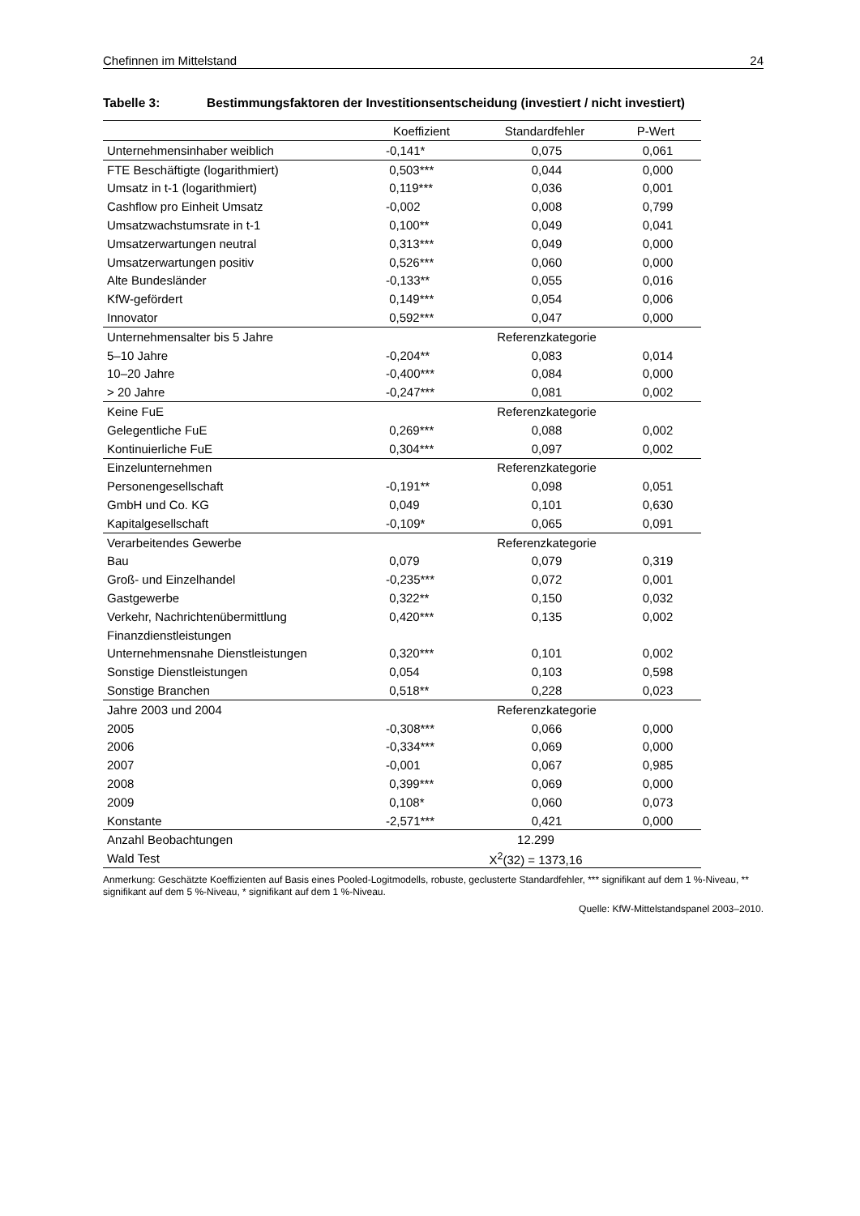Chefinnen im Mittelstand 24
Tabelle 3: Bestimmungsfaktoren der Investitionsentscheidung (investiert / nicht investiert)
| | Koeffizient | Standardfehler | P-Wert |
| --- | --- | --- | --- |
| Unternehmensinhaber weiblich | -0,141* | 0,075 | 0,061 |
| FTE Beschäftigte (logarithmiert) | 0,503*** | 0,044 | 0,000 |
| Umsatz in t-1 (logarithmiert) | 0,119*** | 0,036 | 0,001 |
| Cashflow pro Einheit Umsatz | -0,002 | 0,008 | 0,799 |
| Umsatzwachstumsrate in t-1 | 0,100** | 0,049 | 0,041 |
| Umsatzerwartungen neutral | 0,313*** | 0,049 | 0,000 |
| Umsatzerwartungen positiv | 0,526*** | 0,060 | 0,000 |
| Alte Bundesländer | -0,133** | 0,055 | 0,016 |
| KfW-gefördert | 0,149*** | 0,054 | 0,006 |
| Innovator | 0,592*** | 0,047 | 0,000 |
| Unternehmensalter bis 5 Jahre | | Referenzkategorie | |
| 5–10 Jahre | -0,204** | 0,083 | 0,014 |
| 10–20 Jahre | -0,400*** | 0,084 | 0,000 |
| > 20 Jahre | -0,247*** | 0,081 | 0,002 |
| Keine FuE | | Referenzkategorie | |
| Gelegentliche FuE | 0,269*** | 0,088 | 0,002 |
| Kontinuierliche FuE | 0,304*** | 0,097 | 0,002 |
| Einzelunternehmen | | Referenzkategorie | |
| Personengesellschaft | -0,191** | 0,098 | 0,051 |
| GmbH und Co. KG | 0,049 | 0,101 | 0,630 |
| Kapitalgesellschaft | -0,109* | 0,065 | 0,091 |
| Verarbeitendes Gewerbe | | Referenzkategorie | |
| Bau | 0,079 | 0,079 | 0,319 |
| Groß- und Einzelhandel | -0,235*** | 0,072 | 0,001 |
| Gastgewerbe | 0,322** | 0,150 | 0,032 |
| Verkehr, Nachrichtenübermittlung | 0,420*** | 0,135 | 0,002 |
| Finanzdienstleistungen | | | |
| Unternehmensnahe Dienstleistungen | 0,320*** | 0,101 | 0,002 |
| Sonstige Dienstleistungen | 0,054 | 0,103 | 0,598 |
| Sonstige Branchen | 0,518** | 0,228 | 0,023 |
| Jahre 2003 und 2004 | | Referenzkategorie | |
| 2005 | -0,308*** | 0,066 | 0,000 |
| 2006 | -0,334*** | 0,069 | 0,000 |
| 2007 | -0,001 | 0,067 | 0,985 |
| 2008 | 0,399*** | 0,069 | 0,000 |
| 2009 | 0,108* | 0,060 | 0,073 |
| Konstante | -2,571*** | 0,421 | 0,000 |
| Anzahl Beobachtungen | 12.299 | | |
| Wald Test | X<sup>2</sup>(32) = 1373,16 | | |
Anmerkung: Geschätzte Koeffizienten auf Basis eines Pooled-Logitmodells, robuste, geclusterte Standardfehler, *** signifikant auf dem 1 %-Niveau, ** signifikant auf dem 5 %-Niveau, * signifikant auf dem 1 %-Niveau.
Quelle: KfW-Mittelstandspanel 2003–2010.